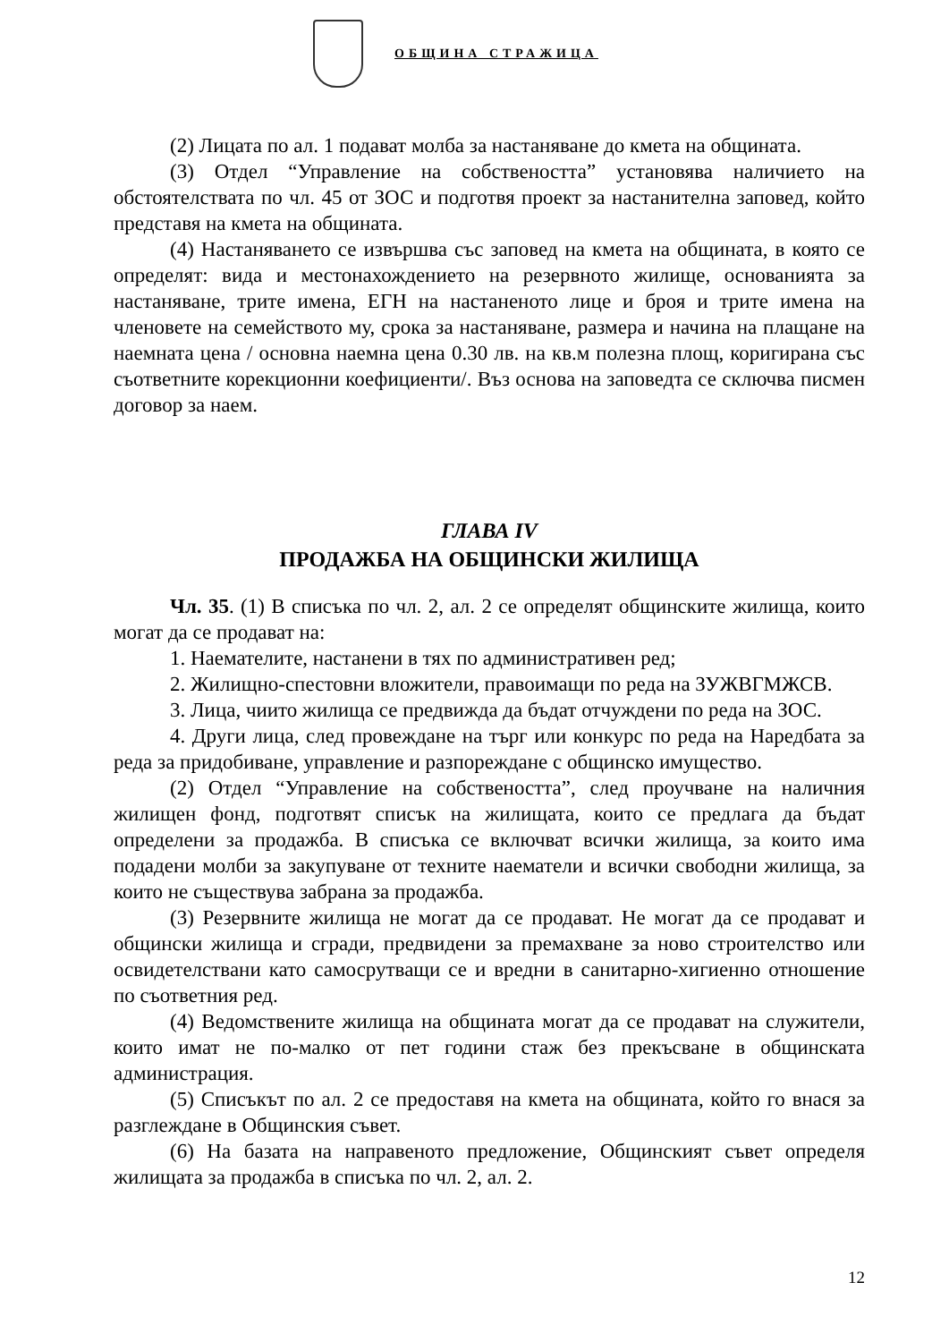ОБЩИНА СТРАЖИЦА
(2) Лицата по ал. 1 подават молба за настаняване до кмета на общината.
(3) Отдел “Управление на собствеността” установява наличието на обстоятелствата по чл. 45 от ЗОС и подготвя проект за настанителна заповед, който представя на кмета на общината.
(4) Настаняването се извършва със заповед на кмета на общината, в която се определят: вида и местонахождението на резервното жилище, основанията за настаняване, трите имена, ЕГН на настаненото лице и броя и трите имена на членовете на семейството му, срока за настаняване, размера и начина на плащане на наемната цена / основна наемна цена 0.30 лв. на кв.м полезна площ, коригирана със съответните корекционни коефициенти/. Въз основа на заповедта се сключва писмен договор за наем.
ГЛАВА IV
ПРОДАЖБА НА ОБЩИНСКИ ЖИЛИЩА
Чл. 35. (1) В списъка по чл. 2, ал. 2 се определят общинските жилища, които могат да се продават на:
1. Наемателите, настанени в тях по административен ред;
2. Жилищно-спестовни вложители, правоимащи по реда на ЗУЖВГМЖСВ.
3. Лица, чиито жилища се предвижда да бъдат отчуждени по реда на ЗОС.
4. Други лица, след провеждане на търг или конкурс по реда на Наредбата за реда за придобиване, управление и разпореждане с общинско имущество.
(2) Отдел “Управление на собствеността”, след проучване на наличния жилищен фонд, подготвят списък на жилищата, които се предлага да бъдат определени за продажба. В списъка се включват всички жилища, за които има подадени молби за закупуване от техните наематели и всички свободни жилища, за които не съществува забрана за продажба.
(3) Резервните жилища не могат да се продават. Не могат да се продават и общински жилища и сгради, предвидени за премахване за ново строителство или освидетелствани като самосрутващи се и вредни в санитарно-хигиенно отношение по съответния ред.
(4) Ведомствените жилища на общината могат да се продават на служители, които имат не по-малко от пет години стаж без прекъсване в общинската администрация.
(5) Списъкът по ал. 2 се предоставя на кмета на общината, който го внася за разглеждане в Общинския съвет.
(6) На базата на направеното предложение, Общинският съвет определя жилищата за продажба в списъка по чл. 2, ал. 2.
12